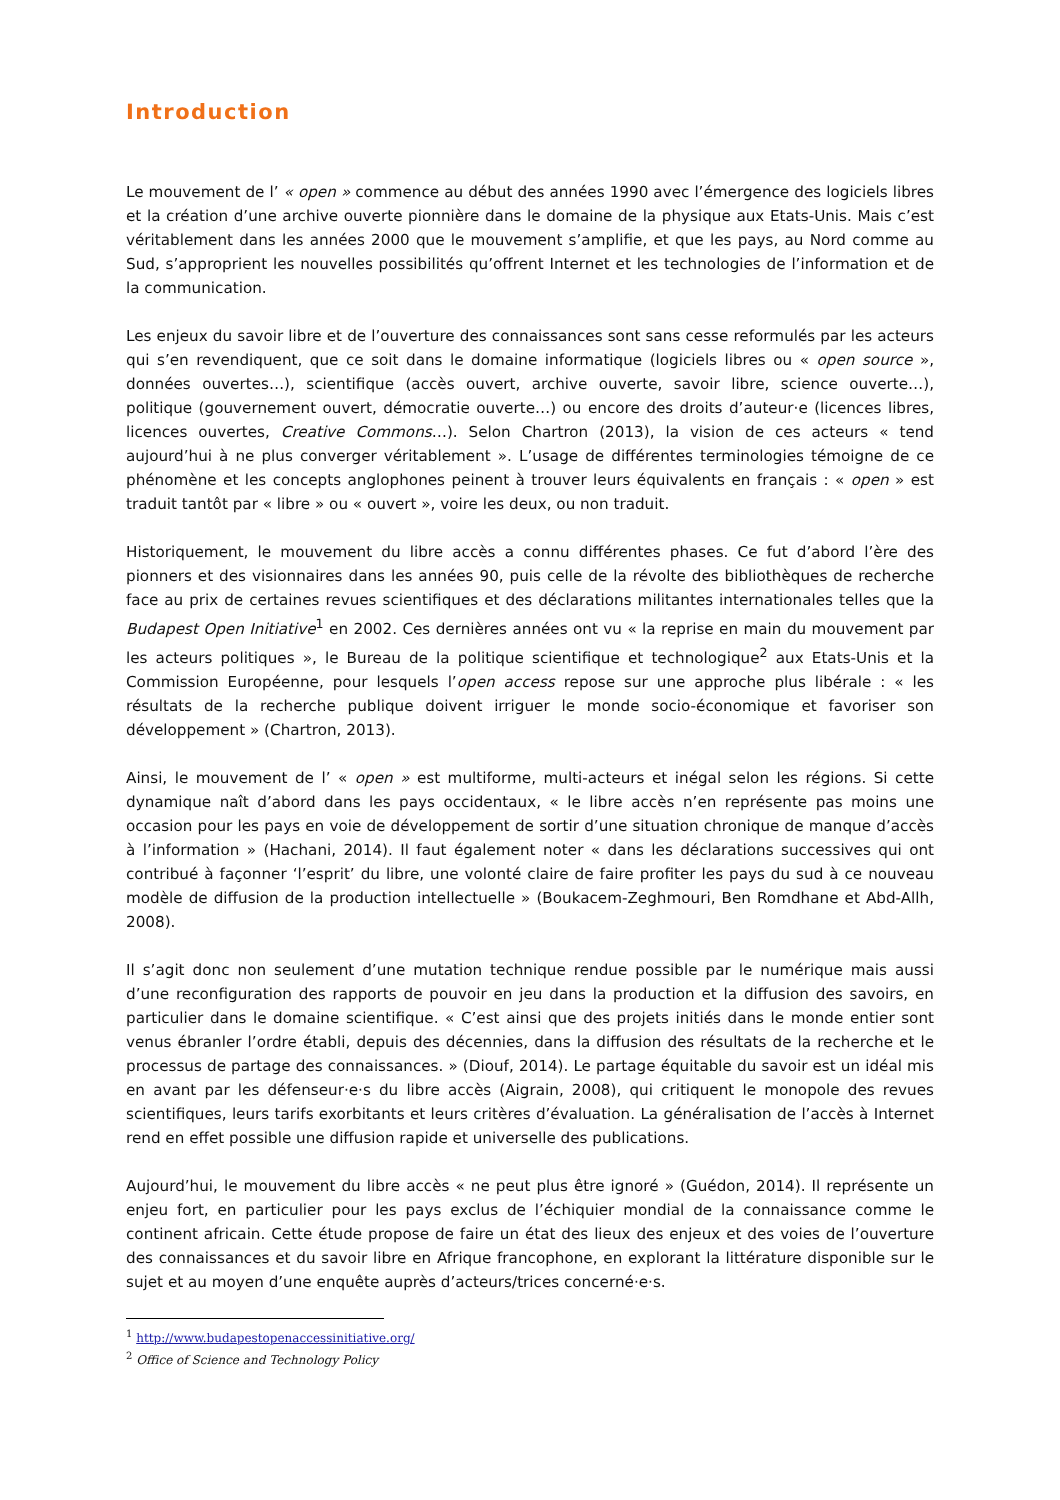Introduction
Le mouvement de l’ « open » commence au début des années 1990 avec l’émergence des logiciels libres et la création d’une archive ouverte pionnière dans le domaine de la physique aux Etats-Unis. Mais c’est véritablement dans les années 2000 que le mouvement s’amplifie, et que les pays, au Nord comme au Sud, s’approprient les nouvelles possibilités qu’offrent Internet et les technologies de l’information et de la communication.
Les enjeux du savoir libre et de l’ouverture des connaissances sont sans cesse reformulés par les acteurs qui s’en revendiquent, que ce soit dans le domaine informatique (logiciels libres ou « open source », données ouvertes…), scientifique (accès ouvert, archive ouverte, savoir libre, science ouverte…), politique (gouvernement ouvert, démocratie ouverte…) ou encore des droits d’auteur·e (licences libres, licences ouvertes, Creative Commons…). Selon Chartron (2013), la vision de ces acteurs « tend aujourd’hui à ne plus converger véritablement ». L’usage de différentes terminologies témoigne de ce phénomène et les concepts anglophones peinent à trouver leurs équivalents en français : « open » est traduit tantôt par « libre » ou « ouvert », voire les deux, ou non traduit.
Historiquement, le mouvement du libre accès a connu différentes phases. Ce fut d’abord l’ère des pionners et des visionnaires dans les années 90, puis celle de la révolte des bibliothèques de recherche face au prix de certaines revues scientifiques et des déclarations militantes internationales telles que la Budapest Open Initiative<sup>1</sup> en 2002. Ces dernières années ont vu « la reprise en main du mouvement par les acteurs politiques », le Bureau de la politique scientifique et technologique<sup>2</sup> aux Etats-Unis et la Commission Européenne, pour lesquels l’open access repose sur une approche plus libérale : « les résultats de la recherche publique doivent irriguer le monde socio-économique et favoriser son développement » (Chartron, 2013).
Ainsi, le mouvement de l’ « open » est multiforme, multi-acteurs et inégal selon les régions. Si cette dynamique naît d’abord dans les pays occidentaux, « le libre accès n’en représente pas moins une occasion pour les pays en voie de développement de sortir d’une situation chronique de manque d’accès à l’information » (Hachani, 2014). Il faut également noter « dans les déclarations successives qui ont contribué à façonner ‘l’esprit’ du libre, une volonté claire de faire profiter les pays du sud à ce nouveau modèle de diffusion de la production intellectuelle » (Boukacem-Zeghmouri, Ben Romdhane et Abd-Allh, 2008).
Il s’agit donc non seulement d’une mutation technique rendue possible par le numérique mais aussi d’une reconfiguration des rapports de pouvoir en jeu dans la production et la diffusion des savoirs, en particulier dans le domaine scientifique. « C’est ainsi que des projets initiés dans le monde entier sont venus ébranler l’ordre établi, depuis des décennies, dans la diffusion des résultats de la recherche et le processus de partage des connaissances. » (Diouf, 2014). Le partage équitable du savoir est un idéal mis en avant par les défenseur·e·s du libre accès (Aigrain, 2008), qui critiquent le monopole des revues scientifiques, leurs tarifs exorbitants et leurs critères d’évaluation. La généralisation de l’accès à Internet rend en effet possible une diffusion rapide et universelle des publications.
Aujourd’hui, le mouvement du libre accès « ne peut plus être ignoré » (Guédon, 2014). Il représente un enjeu fort, en particulier pour les pays exclus de l’échiquier mondial de la connaissance comme le continent africain. Cette étude propose de faire un état des lieux des enjeux et des voies de l’ouverture des connaissances et du savoir libre en Afrique francophone, en explorant la littérature disponible sur le sujet et au moyen d’une enquête auprès d’acteurs/trices concerné·e·s.
<sup>1</sup> http://www.budapestopenaccessinitiative.org/
<sup>2</sup> Office of Science and Technology Policy